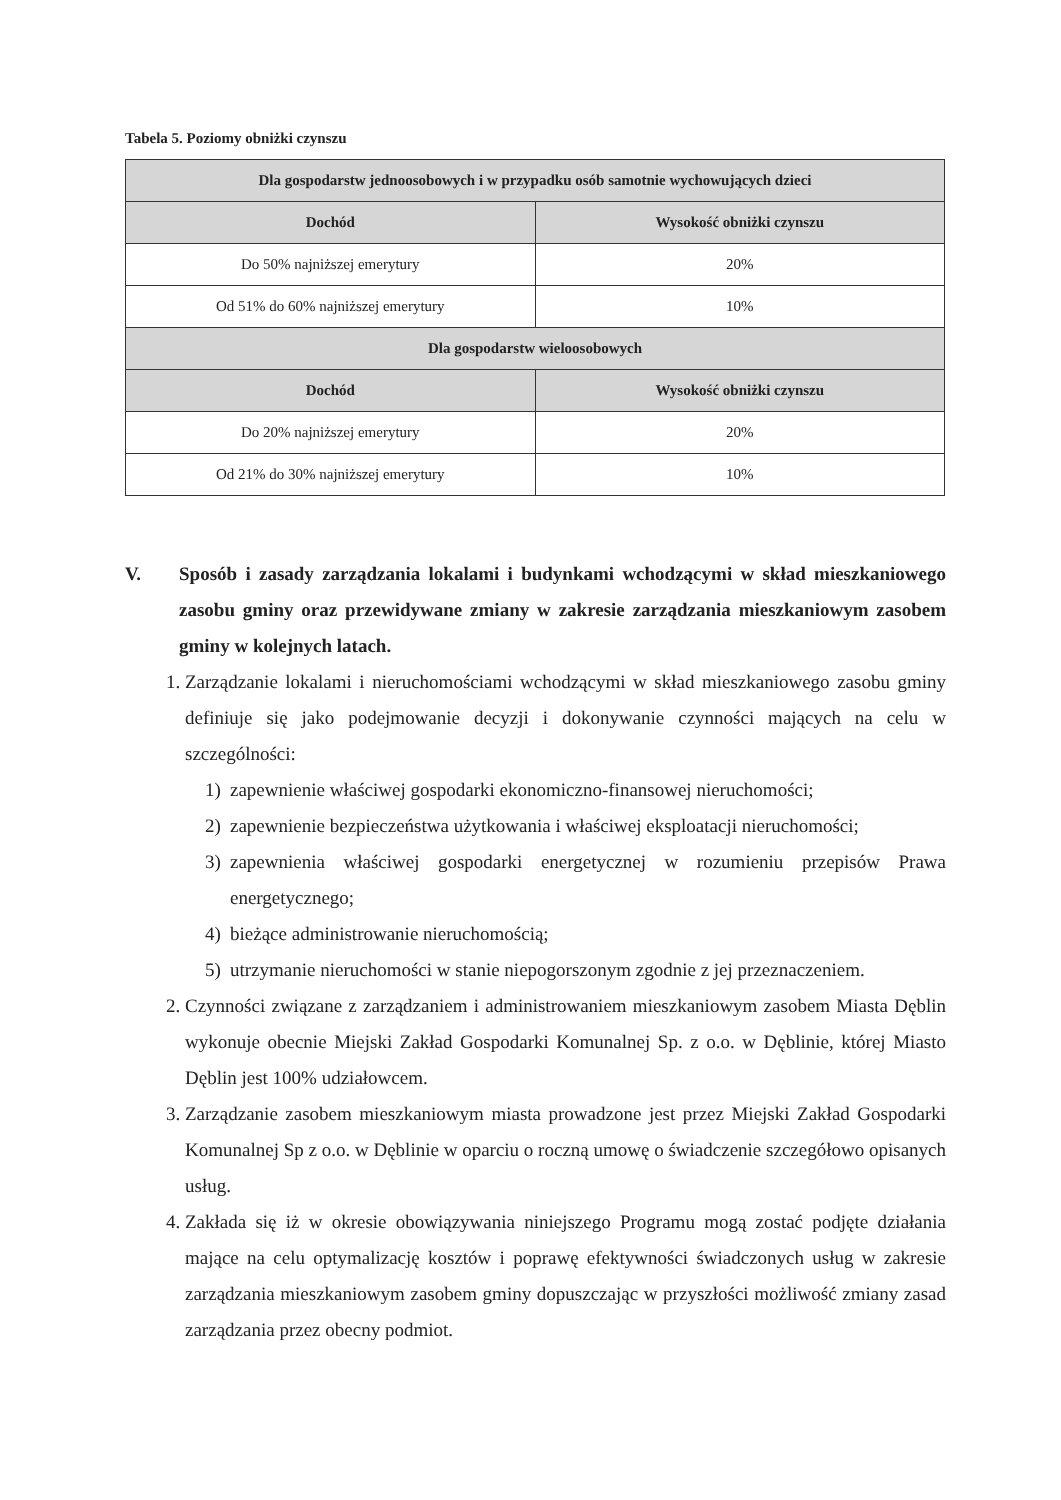Tabela 5. Poziomy obniżki czynszu
| Dla gospodarstw jednoosobowych i w przypadku osób samotnie wychowujących dzieci | |
| --- | --- |
| Dochód | Wysokość obniżki czynszu |
| Do 50% najniższej emerytury | 20% |
| Od 51% do 60% najniższej emerytury | 10% |
| Dla gospodarstw wieloosobowych | |
| Dochód | Wysokość obniżki czynszu |
| Do 20% najniższej emerytury | 20% |
| Od 21% do 30% najniższej emerytury | 10% |
V. Sposób i zasady zarządzania lokalami i budynkami wchodzącymi w skład mieszkaniowego zasobu gminy oraz przewidywane zmiany w zakresie zarządzania mieszkaniowym zasobem gminy w kolejnych latach.
1. Zarządzanie lokalami i nieruchomościami wchodzącymi w skład mieszkaniowego zasobu gminy definiuje się jako podejmowanie decyzji i dokonywanie czynności mających na celu w szczególności:
1) zapewnienie właściwej gospodarki ekonomiczno-finansowej nieruchomości;
2) zapewnienie bezpieczeństwa użytkowania i właściwej eksploatacji nieruchomości;
3) zapewnienia właściwej gospodarki energetycznej w rozumieniu przepisów Prawa energetycznego;
4) bieżące administrowanie nieruchomością;
5) utrzymanie nieruchomości w stanie niepogorszonym zgodnie z jej przeznaczeniem.
2. Czynności związane z zarządzaniem i administrowaniem mieszkaniowym zasobem Miasta Dęblin wykonuje obecnie Miejski Zakład Gospodarki Komunalnej Sp. z o.o. w Dęblinie, której Miasto Dęblin jest 100% udziałowcem.
3. Zarządzanie zasobem mieszkaniowym miasta prowadzone jest przez Miejski Zakład Gospodarki Komunalnej Sp z o.o. w Dęblinie w oparciu o roczną umowę o świadczenie szczegółowo opisanych usług.
4. Zakłada się iż w okresie obowiązywania niniejszego Programu mogą zostać podjęte działania mające na celu optymalizację kosztów i poprawę efektywności świadczonych usług w zakresie zarządzania mieszkaniowym zasobem gminy dopuszczając w przyszłości możliwość zmiany zasad zarządzania przez obecny podmiot.